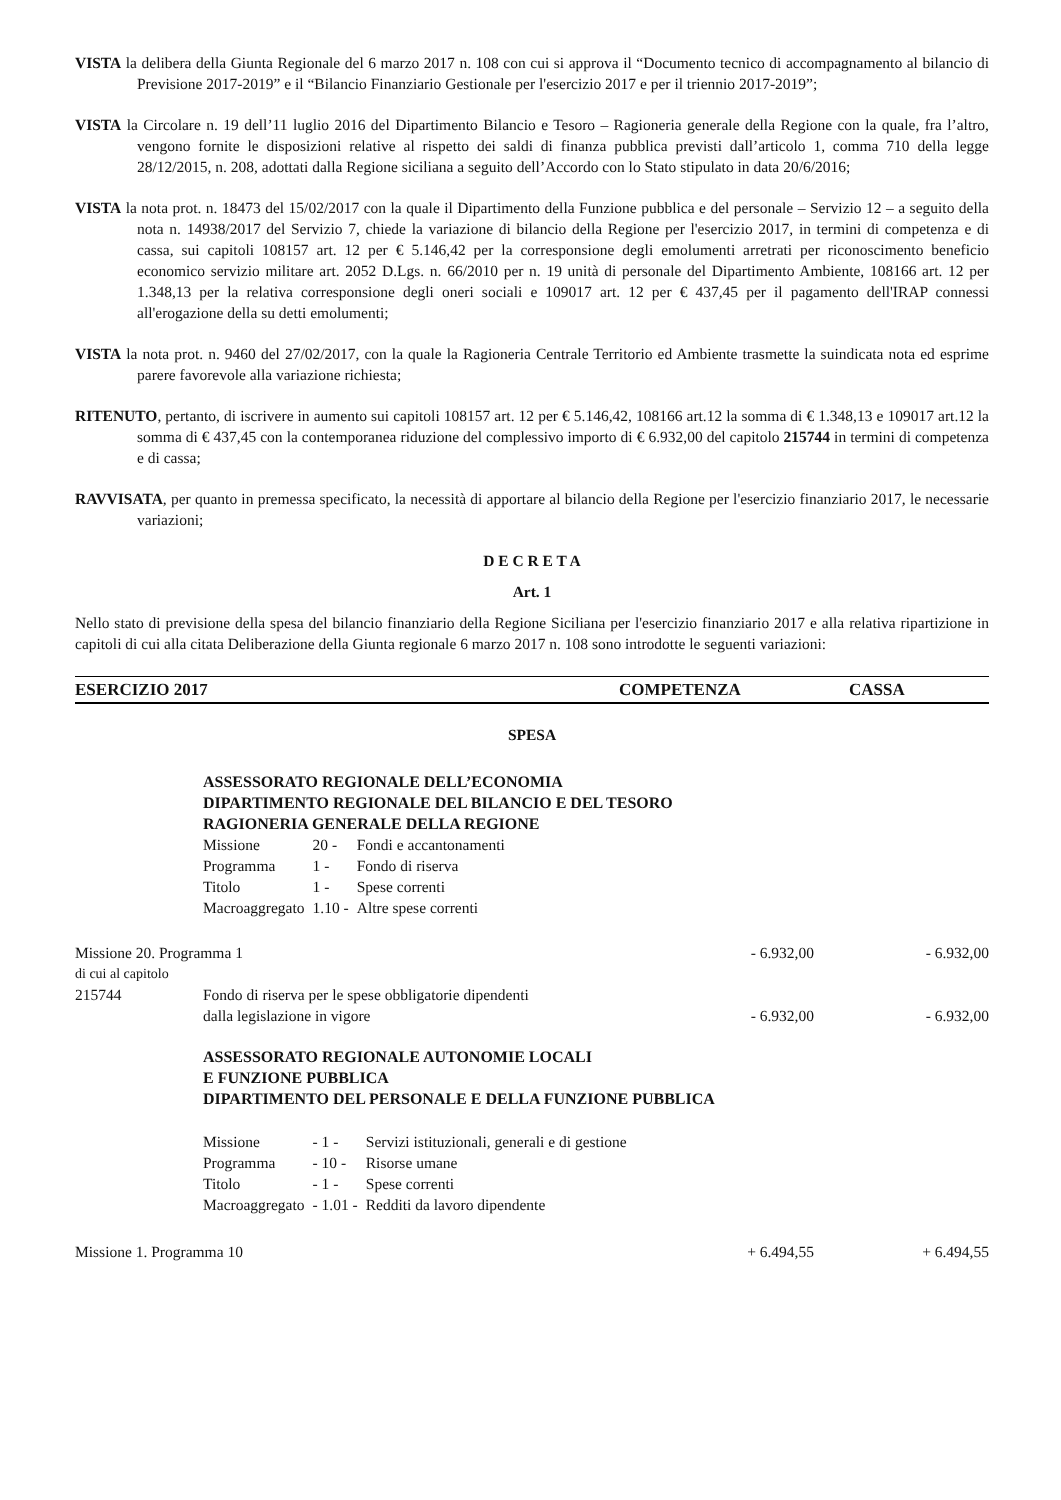VISTA la delibera della Giunta Regionale del 6 marzo 2017 n. 108 con cui si approva il “Documento tecnico di accompagnamento al bilancio di Previsione 2017-2019” e il “Bilancio Finanziario Gestionale per l'esercizio 2017 e per il triennio 2017-2019”;
VISTA la Circolare n. 19 dell’11 luglio 2016 del Dipartimento Bilancio e Tesoro – Ragioneria generale della Regione con la quale, fra l’altro, vengono fornite le disposizioni relative al rispetto dei saldi di finanza pubblica previsti dall’articolo 1, comma 710 della legge 28/12/2015, n. 208, adottati dalla Regione siciliana a seguito dell’Accordo con lo Stato stipulato in data 20/6/2016;
VISTA la nota prot. n. 18473 del 15/02/2017 con la quale il Dipartimento della Funzione pubblica e del personale – Servizio 12 – a seguito della nota n. 14938/2017 del Servizio 7, chiede la variazione di bilancio della Regione per l'esercizio 2017, in termini di competenza e di cassa, sui capitoli 108157 art. 12 per € 5.146,42 per la corresponsione degli emolumenti arretrati per riconoscimento beneficio economico servizio militare art. 2052 D.Lgs. n. 66/2010 per n. 19 unità di personale del Dipartimento Ambiente, 108166 art. 12 per 1.348,13 per la relativa corresponsione degli oneri sociali e 109017 art. 12 per € 437,45 per il pagamento dell'IRAP connessi all'erogazione della su detti emolumenti;
VISTA la nota prot. n. 9460 del 27/02/2017, con la quale la Ragioneria Centrale Territorio ed Ambiente trasmette la suindicata nota ed esprime parere favorevole alla variazione richiesta;
RITENUTO, pertanto, di iscrivere in aumento sui capitoli 108157 art. 12 per € 5.146,42, 108166 art.12 la somma di € 1.348,13 e 109017 art.12 la somma di € 437,45 con la contemporanea riduzione del complessivo importo di € 6.932,00 del capitolo 215744 in termini di competenza e di cassa;
RAVVISATA, per quanto in premessa specificato, la necessità di apportare al bilancio della Regione per l'esercizio finanziario 2017, le necessarie variazioni;
D E C R E T A
Art. 1
Nello stato di previsione della spesa del bilancio finanziario della Regione Siciliana per l'esercizio finanziario 2017 e alla relativa ripartizione in capitoli di cui alla citata Deliberazione della Giunta regionale 6 marzo 2017 n. 108 sono introdotte le seguenti variazioni:
ESERCIZIO 2017 COMPETENZA CASSA
SPESA
ASSESSORATO REGIONALE DELL’ECONOMIA
DIPARTIMENTO REGIONALE DEL BILANCIO E DEL TESORO
RAGIONERIA GENERALE DELLA REGIONE
| Missione | 20 - | Fondi e accantonamenti |
| Programma | 1 - | Fondo di riserva |
| Titolo | 1 - | Spese correnti |
| Macroaggregato | 1.10 - | Altre spese correnti |
Missione 20. Programma 1 - 6.932,00 - 6.932,00
di cui al capitolo
215744 Fondo di riserva per le spese obbligatorie dipendenti
dalla legislazione in vigore - 6.932,00 - 6.932,00
ASSESSORATO REGIONALE AUTONOMIE LOCALI
E FUNZIONE PUBBLICA
DIPARTIMENTO DEL PERSONALE E DELLA FUNZIONE PUBBLICA
| Missione | - 1 - | Servizi istituzionali, generali e di gestione |
| Programma | - 10 - | Risorse umane |
| Titolo | - 1 - | Spese correnti |
| Macroaggregato | - 1.01 - | Redditi da lavoro dipendente |
Missione 1. Programma 10 + 6.494,55 + 6.494,55